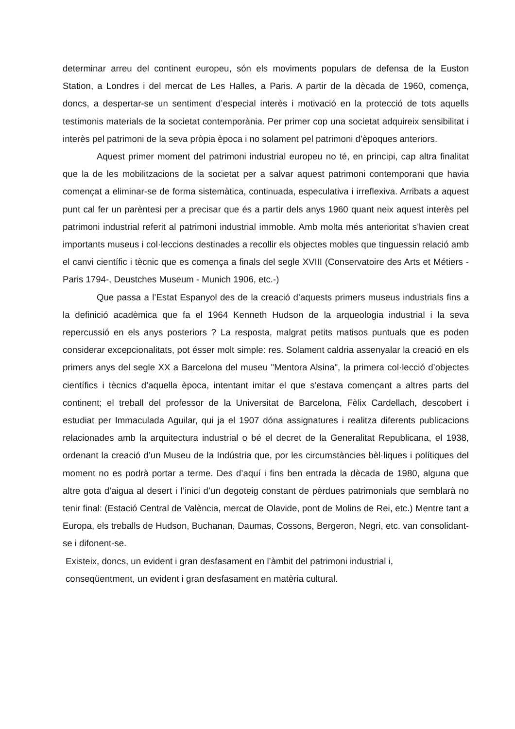determinar arreu del continent europeu, són els moviments populars de defensa de la Euston Station, a Londres i del mercat de Les Halles, a Paris. A partir de la dècada de 1960, comença, doncs, a despertar-se un sentiment d’especial interès i motivació en la protecció de tots aquells testimonis materials de la societat contemporània. Per primer cop una societat adquireix sensibilitat i interès pel patrimoni de la seva pròpia època i no solament pel patrimoni d’èpoques anteriors.
Aquest primer moment del patrimoni industrial europeu no té, en principi, cap altra finalitat que la de les mobilitzacions de la societat per a salvar aquest patrimoni contemporani que havia començat a eliminar-se de forma sistemàtica, continuada, especulativa i irreflexiva. Arribats a aquest punt cal fer un parèntesi per a precisar que és a partir dels anys 1960 quant neix aquest interès pel patrimoni industrial referit al patrimoni industrial immoble. Amb molta més anterioritat s’havien creat importants museus i col·leccions destinades a recollir els objectes mobles que tinguessin relació amb el canvi científic i tècnic que es comença a finals del segle XVIII (Conservatoire des Arts et Métiers - Paris 1794-, Deustches Museum - Munich 1906, etc.-)
Que passa a l’Estat Espanyol des de la creació d’aquests primers museus industrials fins a la definició acadèmica que fa el 1964 Kenneth Hudson de la arqueologia industrial i la seva repercussió en els anys posteriors ? La resposta, malgrat petits matisos puntuals que es poden considerar excepcionalitats, pot ésser molt simple: res. Solament caldria assenyalar la creació en els primers anys del segle XX a Barcelona del museu "Mentora Alsina", la primera col·lecció d’objectes científics i tècnics d’aquella època, intentant imitar el que s’estava començant a altres parts del continent; el treball del professor de la Universitat de Barcelona, Fèlix Cardellach, descobert i estudiat per Immaculada Aguilar, qui ja el 1907 dóna assignatures i realitza diferents publicacions relacionades amb la arquitectura industrial o bé el decret de la Generalitat Republicana, el 1938, ordenant la creació d’un Museu de la Indústria que, por les circumstàncies bèl·liques i polítiques del moment no es podrà portar a terme. Des d’aquí i fins ben entrada la dècada de 1980, alguna que altre gota d’aigua al desert i l’inici d’un degoteig constant de pèrdues patrimonials que semblarà no tenir final: (Estació Central de València, mercat de Olavide, pont de Molins de Rei, etc.) Mentre tant a Europa, els treballs de Hudson, Buchanan, Daumas, Cossons, Bergeron, Negri, etc. van consolidant-se i difonent-se.
Existeix, doncs, un evident i gran desfasament en l’àmbit del patrimoni industrial i,
conseqüentment, un evident i gran desfasament en matèria cultural.